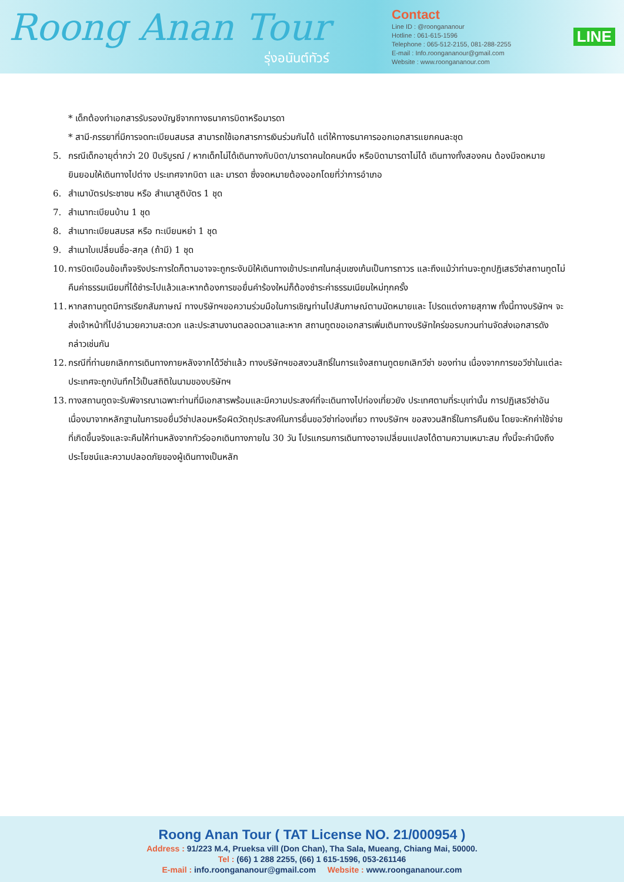Roong Anan Tour
รุ่งอนันต์ทัวร์
Contact
Line ID : @roongananour
Hotline : 061-615-1596
Telephone : 065-512-2155, 081-288-2255
E-mail : Info.roongananour@gmail.com
Website : www.roongananour.com
LINE
* เด็กต้องทำเอกสารรับรองบัญชีจากทางธนาคารบิดาหรือมารดา
* สามี-ภรรยาที่มีการจดทะเบียนสมรส สามารถใช้เอกสารการเงินร่วมกันได้ แต่ให้ทางธนาคารออกเอกสารแยกคนละชุด
5. กรณีเด็กอายุต่ำกว่า 20 ปีบริบูรณ์ / หากเด็กไม่ได้เดินทางกับบิดา/มารดาคนใดคนหนึ่ง หรือบิดามารดาไม่ได้ เดินทางทั้งสองคน ต้องมีจดหมายยินยอมให้เดินทางไปต่าง ประเทศจากบิดา และ มารดา ซึ่งจดหมายต้องออกโดยที่ว่าการอำเภอ
6. สำเนาบัตรประชาชน หรือ สำเนาสูติบัตร 1 ชุด
7. สำเนาทะเบียนบ้าน 1 ชุด
8. สำเนาทะเบียนสมรส หรือ ทะเบียนหย่า 1 ชุด
9. สำเนาใบเปลี่ยนชื่อ-สกุล (ถ้ามี) 1 ชุด
10. การบิดเบือนข้อเท็จจริงประการใดก็ตามอาจจะถูกระงับมิให้เดินทางเข้าประเทศในกลุ่มเชงเก้นเป็นการถาวร และถึงแม้ว่าท่านจะถูกปฏิเสธวีซ่าสถานทูตไม่คืนค่าธรรมเนียมที่ได้ชำระไปแล้วและหากต้องการขอยื่นคำร้องใหม่ก็ต้องชำระค่าธรรมเนียมใหม่ทุกครั้ง
11. หากสถานทูตมีการเรียกสัมภาษณ์ ทางบริษัทฯขอความร่วมมือในการเชิญท่านไปสัมภาษณ์ตามนัดหมายและ โปรดแต่งกายสุภาพ ทั้งนี้ทางบริษัทฯ จะส่งเจ้าหน้าที่ไปอำนวยความสะดวก และประสานงานตลอดเวลาและหาก สถานทูตขอเอกสารเพิ่มเติมทางบริษัทใคร่ขอรบกวนท่านจัดส่งเอกสารดังกล่าวเช่นกัน
12. กรณีที่ท่านยกเลิกการเดินทางภายหลังจากได้วีซ่าแล้ว ทางบริษัทฯขอสงวนสิทธิ์ในการแจ้งสถานทูตยกเลิกวีซ่า ของท่าน เนื่องจากการขอวีซ่าในแต่ละประเทศจะถูกบันทึกไว้เป็นสถิติในนามของบริษัทฯ
13. ทางสถานทูตจะรับพิจารณาเฉพาะท่านที่มีเอกสารพร้อมและมีความประสงค์ที่จะเดินทางไปท่องเที่ยวยัง ประเทศตามที่ระบุเท่านั้น การปฏิเสธวีซ่าอันเนื่องมาจากหลักฐานในการขอยื่นวีซ่าปลอมหรือผิดวัตถุประสงค์ในการยื่นขอวีซ่าท่องเที่ยว ทางบริษัทฯ ขอสงวนสิทธิ์ในการคืนเงิน โดยจะหักค่าใช้จ่ายที่เกิดขึ้นจริงและจะคืนให้ท่านหลังจากทัวร์ออกเดินทางภายใน 30 วัน โปรแกรมการเดินทางอาจเปลี่ยนแปลงได้ตามความเหมาะสม ทั้งนี้จะคำนึงถึงประโยชน์และความปลอดภัยของผู้เดินทางเป็นหลัก
Roong Anan Tour ( TAT License NO. 21/000954 )
Address : 91/223 M.4, Prueksa vill (Don Chan), Tha Sala, Mueang, Chiang Mai, 50000.
Tel : (66) 1 288 2255, (66) 1 615-1596, 053-261146
E-mail : info.roongananour@gmail.com Website : www.roongananour.com